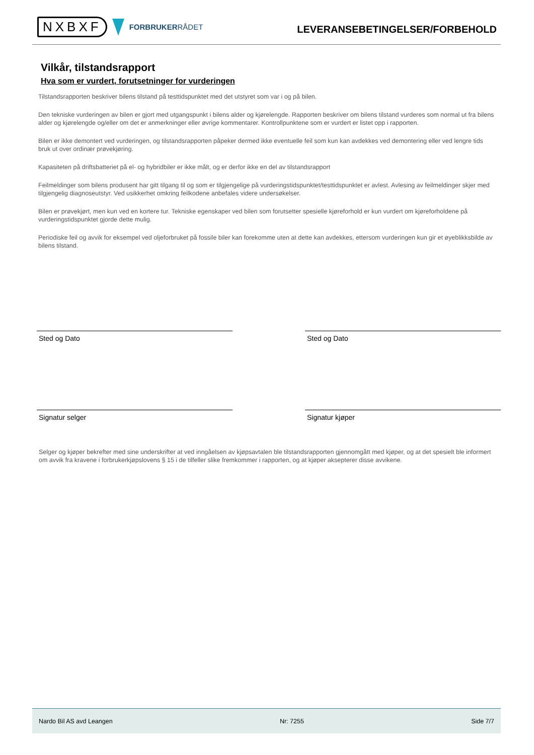NXBXF
FORBRUKERRÅDET
LEVERANSEBETINGELSER/FORBEHOLD
Vilkår, tilstandsrapport
Hva som er vurdert, forutsetninger for vurderingen
Tilstandsrapporten beskriver bilens tilstand på testtidspunktet med det utstyret som var i og på bilen.
Den tekniske vurderingen av bilen er gjort med utgangspunkt i bilens alder og kjørelengde. Rapporten beskriver om bilens tilstand vurderes som normal ut fra bilens alder og kjørelengde og/eller om det er anmerkninger eller øvrige kommentarer. Kontrollpunktene som er vurdert er listet opp i rapporten.
Bilen er ikke demontert ved vurderingen, og tilstandsrapporten påpeker dermed ikke eventuelle feil som kun kan avdekkes ved demontering eller ved lengre tids bruk ut over ordinær prøvekjøring.
Kapasiteten på driftsbatteriet på el- og hybridbiler er ikke målt, og er derfor ikke en del av tilstandsrapport
Feilmeldinger som bilens produsent har gitt tilgang til og som er tilgjengelige på vurderingstidspunktet/testtidspunktet er avlest. Avlesing av feilmeldinger skjer med tilgjengelig diagnoseutstyr. Ved usikkerhet omkring feilkodene anbefales videre undersøkelser.
Bilen er prøvekjørt, men kun ved en kortere tur. Tekniske egenskaper ved bilen som forutsetter spesielle kjøreforhold er kun vurdert om kjøreforholdene på vurderingstidspunktet gjorde dette mulig.
Periodiske feil og avvik for eksempel ved oljeforbruket på fossile biler kan forekomme uten at dette kan avdekkes, ettersom vurderingen kun gir et øyeblikksbilde av bilens tilstand.
Sted og Dato Sted og Dato
Signatur selger Signatur kjøper
Selger og kjøper bekrefter med sine underskrifter at ved inngåelsen av kjøpsavtalen ble tilstandsrapporten gjennomgått med kjøper, og at det spesielt ble informert om avvik fra kravene i forbrukerkjøpslovens § 15 i de tilfeller slike fremkommer i rapporten, og at kjøper aksepterer disse avvikene.
Nardo Bil AS avd Leangen Nr: 7255 Side 7/7